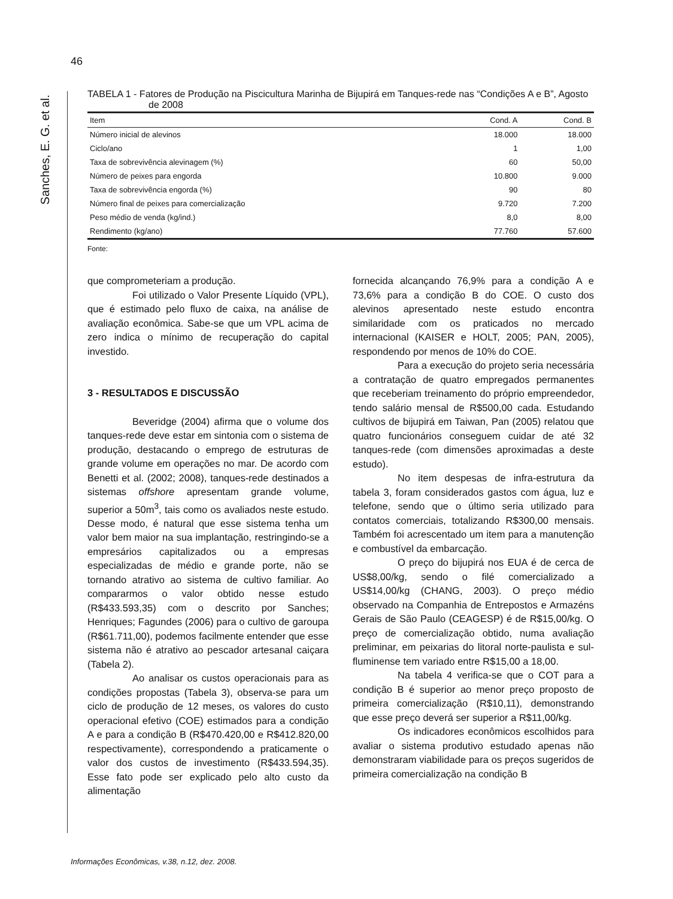46
Sanches, E. G. et al.
TABELA 1 - Fatores de Produção na Piscicultura Marinha de Bijupirá em Tanques-rede nas “Condições A e B”, Agosto de 2008
| Item | Cond. A | Cond. B |
| --- | --- | --- |
| Número inicial de alevinos | 18.000 | 18.000 |
| Ciclo/ano | 1 | 1,00 |
| Taxa de sobrevivência alevinagem (%) | 60 | 50,00 |
| Número de peixes para engorda | 10.800 | 9.000 |
| Taxa de sobrevivência engorda (%) | 90 | 80 |
| Número final de peixes para comercialização | 9.720 | 7.200 |
| Peso médio de venda (kg/ind.) | 8,0 | 8,00 |
| Rendimento (kg/ano) | 77.760 | 57.600 |
Fonte:
que comprometeriam a produção.
Foi utilizado o Valor Presente Líquido (VPL), que é estimado pelo fluxo de caixa, na análise de avaliação econômica. Sabe-se que um VPL acima de zero indica o mínimo de recuperação do capital investido.
3 - RESULTADOS E DISCUSSÃO
Beveridge (2004) afirma que o volume dos tanques-rede deve estar em sintonia com o sistema de produção, destacando o emprego de estruturas de grande volume em operações no mar. De acordo com Benetti et al. (2002; 2008), tanques-rede destinados a sistemas offshore apresentam grande volume, superior a 50m<sup>3</sup>, tais como os avaliados neste estudo. Desse modo, é natural que esse sistema tenha um valor bem maior na sua implantação, restringindo-se a empresários capitalizados ou a empresas especializadas de médio e grande porte, não se tornando atrativo ao sistema de cultivo familiar. Ao compararmos o valor obtido nesse estudo (R$433.593,35) com o descrito por Sanches; Henriques; Fagundes (2006) para o cultivo de garoupa (R$61.711,00), podemos facilmente entender que esse sistema não é atrativo ao pescador artesanal caiçara (Tabela 2).
Ao analisar os custos operacionais para as condições propostas (Tabela 3), observa-se para um ciclo de produção de 12 meses, os valores do custo operacional efetivo (COE) estimados para a condição A e para a condição B (R$470.420,00 e R$412.820,00 respectivamente), correspondendo a praticamente o valor dos custos de investimento (R$433.594,35). Esse fato pode ser explicado pelo alto custo da alimentação
fornecida alcançando 76,9% para a condição A e 73,6% para a condição B do COE. O custo dos alevinos apresentado neste estudo encontra similaridade com os praticados no mercado internacional (KAISER e HOLT, 2005; PAN, 2005), respondendo por menos de 10% do COE.
Para a execução do projeto seria necessária a contratação de quatro empregados permanentes que receberiam treinamento do próprio empreendedor, tendo salário mensal de R$500,00 cada. Estudando cultivos de bijupirá em Taiwan, Pan (2005) relatou que quatro funcionários conseguem cuidar de até 32 tanques-rede (com dimensões aproximadas a deste estudo).
No item despesas de infra-estrutura da tabela 3, foram considerados gastos com água, luz e telefone, sendo que o último seria utilizado para contatos comerciais, totalizando R$300,00 mensais. Também foi acrescentado um item para a manutenção e combustível da embarcação.
O preço do bijupirá nos EUA é de cerca de US$8,00/kg, sendo o filé comercializado a US$14,00/kg (CHANG, 2003). O preço médio observado na Companhia de Entrepostos e Armazéns Gerais de São Paulo (CEAGESP) é de R$15,00/kg. O preço de comercialização obtido, numa avaliação preliminar, em peixarias do litoral norte-paulista e sul-fluminense tem variado entre R$15,00 a 18,00.
Na tabela 4 verifica-se que o COT para a condição B é superior ao menor preço proposto de primeira comercialização (R$10,11), demonstrando que esse preço deverá ser superior a R$11,00/kg.
Os indicadores econômicos escolhidos para avaliar o sistema produtivo estudado apenas não demonstraram viabilidade para os preços sugeridos de primeira comercialização na condição B
Informações Econômicas, v.38, n.12, dez. 2008.